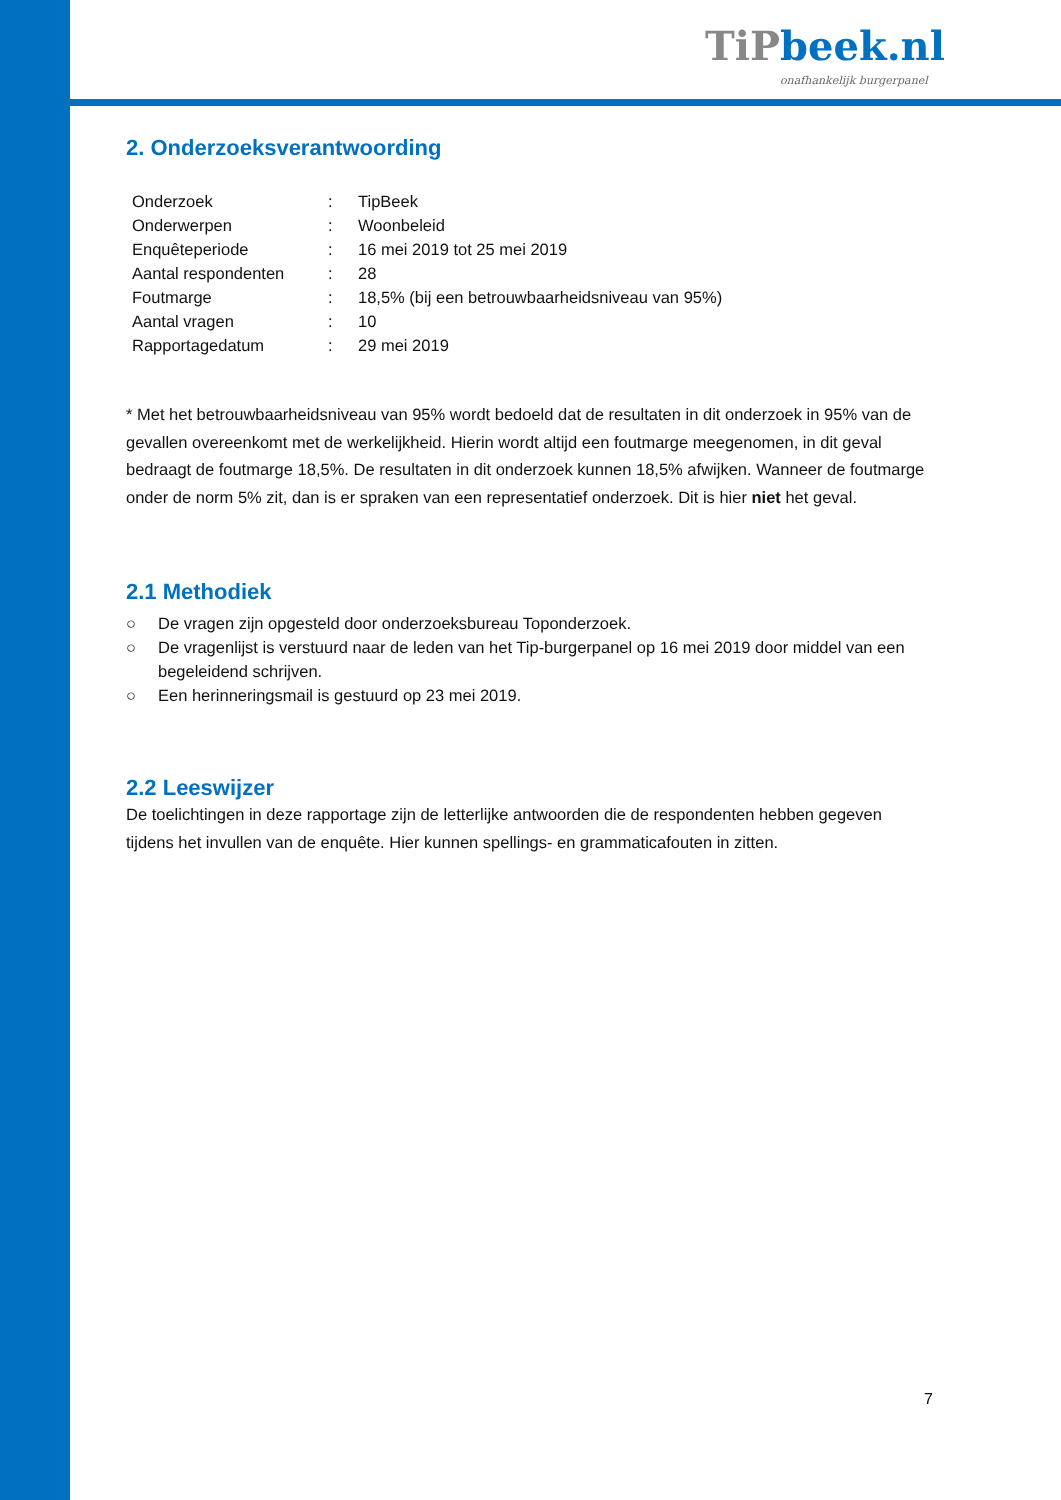TiP beek.nl
onafhankelijk burgerpanel
2. Onderzoeksverantwoording
| Onderzoek | : | TipBeek |
| Onderwerpen | : | Woonbeleid |
| Enquêteperiode | : | 16 mei 2019 tot 25 mei 2019 |
| Aantal respondenten | : | 28 |
| Foutmarge | : | 18,5% (bij een betrouwbaarheidsniveau van 95%) |
| Aantal vragen | : | 10 |
| Rapportagedatum | : | 29 mei 2019 |
* Met het betrouwbaarheidsniveau van 95% wordt bedoeld dat de resultaten in dit onderzoek in 95% van de gevallen overeenkomt met de werkelijkheid. Hierin wordt altijd een foutmarge meegenomen, in dit geval bedraagt de foutmarge 18,5%. De resultaten in dit onderzoek kunnen 18,5% afwijken. Wanneer de foutmarge onder de norm 5% zit, dan is er spraken van een representatief onderzoek. Dit is hier niet het geval.
2.1 Methodiek
○ De vragen zijn opgesteld door onderzoeksbureau Toponderzoek.
○ De vragenlijst is verstuurd naar de leden van het Tip-burgerpanel op 16 mei 2019 door middel van een begeleidend schrijven.
○ Een herinneringsmail is gestuurd op 23 mei 2019.
2.2 Leeswijzer
De toelichtingen in deze rapportage zijn de letterlijke antwoorden die de respondenten hebben gegeven tijdens het invullen van de enquête. Hier kunnen spellings- en grammaticafouten in zitten.
7